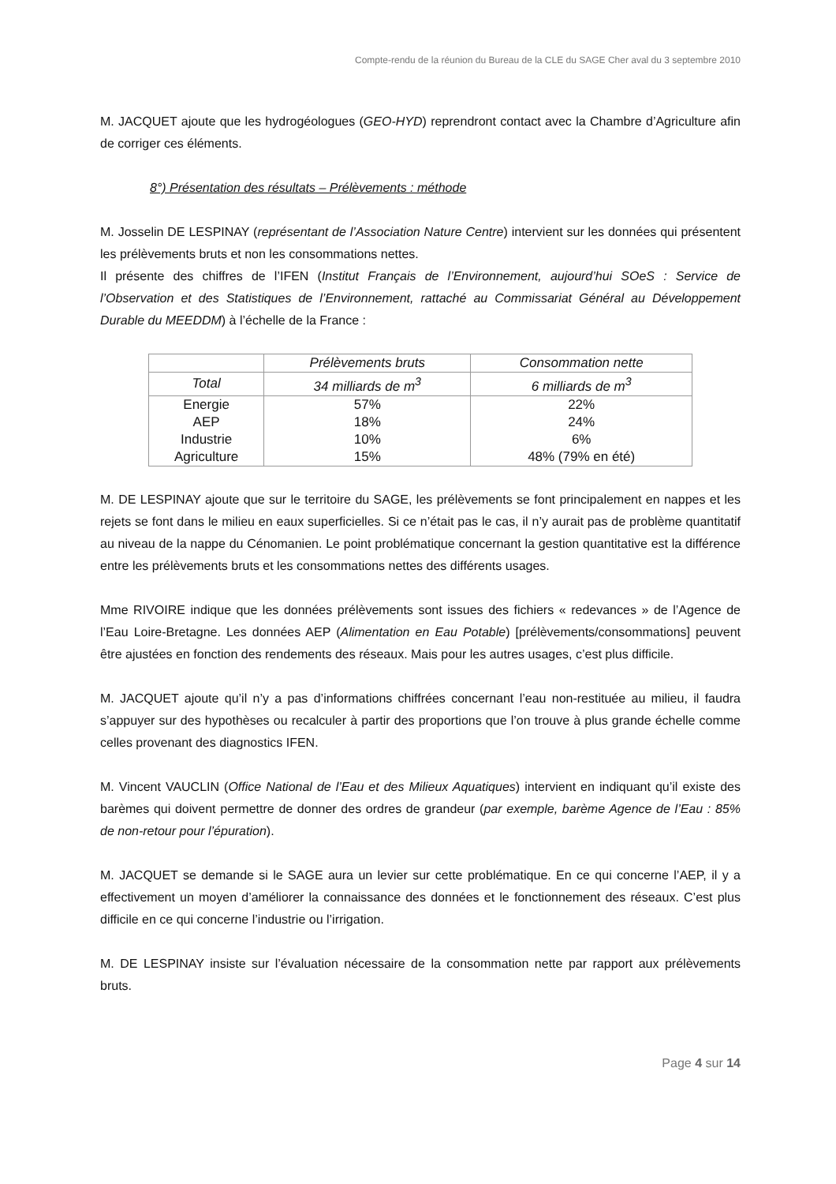Compte-rendu de la réunion du Bureau de la CLE du SAGE Cher aval du 3 septembre 2010
M. JACQUET ajoute que les hydrogéologues (GEO-HYD) reprendront contact avec la Chambre d’Agriculture afin de corriger ces éléments.
8°) Présentation des résultats – Prélèvements : méthode
M. Josselin DE LESPINAY (représentant de l’Association Nature Centre) intervient sur les données qui présentent les prélèvements bruts et non les consommations nettes.
Il présente des chiffres de l’IFEN (Institut Français de l’Environnement, aujourd’hui SOeS : Service de l’Observation et des Statistiques de l’Environnement, rattaché au Commissariat Général au Développement Durable du MEEDDM) à l’échelle de la France :
| | Prélèvements bruts | Consommation nette |
| Total | 34 milliards de m<sup>3</sup> | 6 milliards de m<sup>3</sup> |
| Energie | 57% | 22% |
| AEP | 18% | 24% |
| Industrie | 10% | 6% |
| Agriculture | 15% | 48% (79% en été) |
M. DE LESPINAY ajoute que sur le territoire du SAGE, les prélèvements se font principalement en nappes et les rejets se font dans le milieu en eaux superficielles. Si ce n’était pas le cas, il n’y aurait pas de problème quantitatif au niveau de la nappe du Cénomanien. Le point problématique concernant la gestion quantitative est la différence entre les prélèvements bruts et les consommations nettes des différents usages.
Mme RIVOIRE indique que les données prélèvements sont issues des fichiers « redevances » de l’Agence de l’Eau Loire-Bretagne. Les données AEP (Alimentation en Eau Potable) [prélèvements/consommations] peuvent être ajustées en fonction des rendements des réseaux. Mais pour les autres usages, c’est plus difficile.
M. JACQUET ajoute qu’il n’y a pas d’informations chiffrées concernant l’eau non-restituée au milieu, il faudra s’appuyer sur des hypothèses ou recalculer à partir des proportions que l’on trouve à plus grande échelle comme celles provenant des diagnostics IFEN.
M. Vincent VAUCLIN (Office National de l’Eau et des Milieux Aquatiques) intervient en indiquant qu’il existe des barèmes qui doivent permettre de donner des ordres de grandeur (par exemple, barème Agence de l’Eau : 85% de non-retour pour l’épuration).
M. JACQUET se demande si le SAGE aura un levier sur cette problématique. En ce qui concerne l’AEP, il y a effectivement un moyen d’améliorer la connaissance des données et le fonctionnement des réseaux. C’est plus difficile en ce qui concerne l’industrie ou l’irrigation.
M. DE LESPINAY insiste sur l’évaluation nécessaire de la consommation nette par rapport aux prélèvements bruts.
Page 4 sur 14